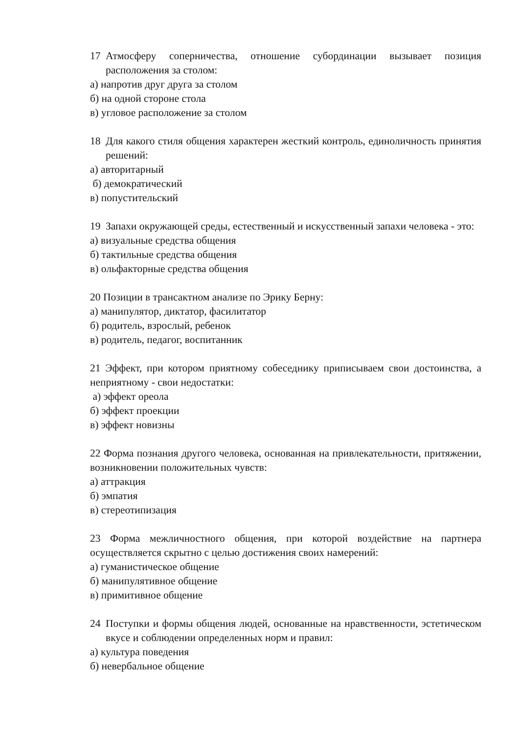17 Атмосферу соперничества, отношение субординации вызывает позиция расположения за столом:
а) напротив друг друга за столом
б) на одной стороне стола
в) угловое расположение за столом
18 Для какого стиля общения характерен жесткий контроль, единоличность принятия решений:
а) авторитарный
б) демократический
в) попустительский
19 Запахи окружающей среды, естественный и искусственный запахи человека - это:
а) визуальные средства общения
б) тактильные средства общения
в) ольфакторные средства общения
20 Позиции в трансактном анализе по Эрику Берну:
а) манипулятор, диктатор, фасилитатор
б) родитель, взрослый, ребенок
в) родитель, педагог, воспитанник
21 Эффект, при котором приятному собеседнику приписываем свои достоинства, а неприятному - свои недостатки:
а) эффект ореола
б) эффект проекции
в) эффект новизны
22 Форма познания другого человека, основанная на привлекательности, притяжении, возникновении положительных чувств:
а) аттракция
б) эмпатия
в) стереотипизация
23 Форма межличностного общения, при которой воздействие на партнера осуществляется скрытно с целью достижения своих намерений:
а) гуманистическое общение
б) манипулятивное общение
в) примитивное общение
24 Поступки и формы общения людей, основанные на нравственности, эстетическом вкусе и соблюдении определенных норм и правил:
а) культура поведения
б) невербальное общение